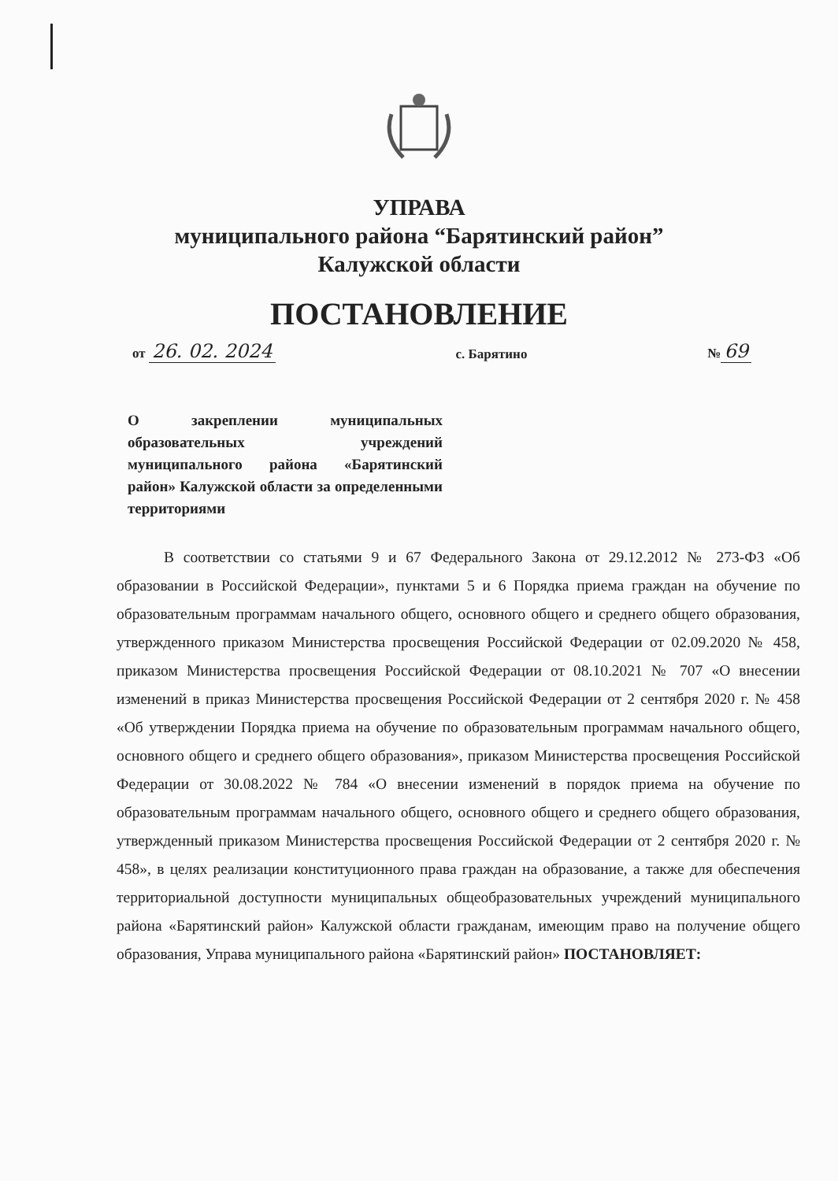УПРАВА
муниципального района “Барятинский район”
Калужской области
ПОСТАНОВЛЕНИЕ
от 26. 02. 2024 с. Барятино № 69
О закреплении муниципальных образовательных учреждений муниципального района «Барятинский район» Калужской области за определенными территориями
В соответствии со статьями 9 и 67 Федерального Закона от 29.12.2012 № 273-ФЗ «Об образовании в Российской Федерации», пунктами 5 и 6 Порядка приема граждан на обучение по образовательным программам начального общего, основного общего и среднего общего образования, утвержденного приказом Министерства просвещения Российской Федерации от 02.09.2020 № 458, приказом Министерства просвещения Российской Федерации от 08.10.2021 № 707 «О внесении изменений в приказ Министерства просвещения Российской Федерации от 2 сентября 2020 г. № 458 «Об утверждении Порядка приема на обучение по образовательным программам начального общего, основного общего и среднего общего образования», приказом Министерства просвещения Российской Федерации от 30.08.2022 № 784 «О внесении изменений в порядок приема на обучение по образовательным программам начального общего, основного общего и среднего общего образования, утвержденный приказом Министерства просвещения Российской Федерации от 2 сентября 2020 г. № 458», в целях реализации конституционного права граждан на образование, а также для обеспечения территориальной доступности муниципальных общеобразовательных учреждений муниципального района «Барятинский район» Калужской области гражданам, имеющим право на получение общего образования, Управа муниципального района «Барятинский район» ПОСТАНОВЛЯЕТ: